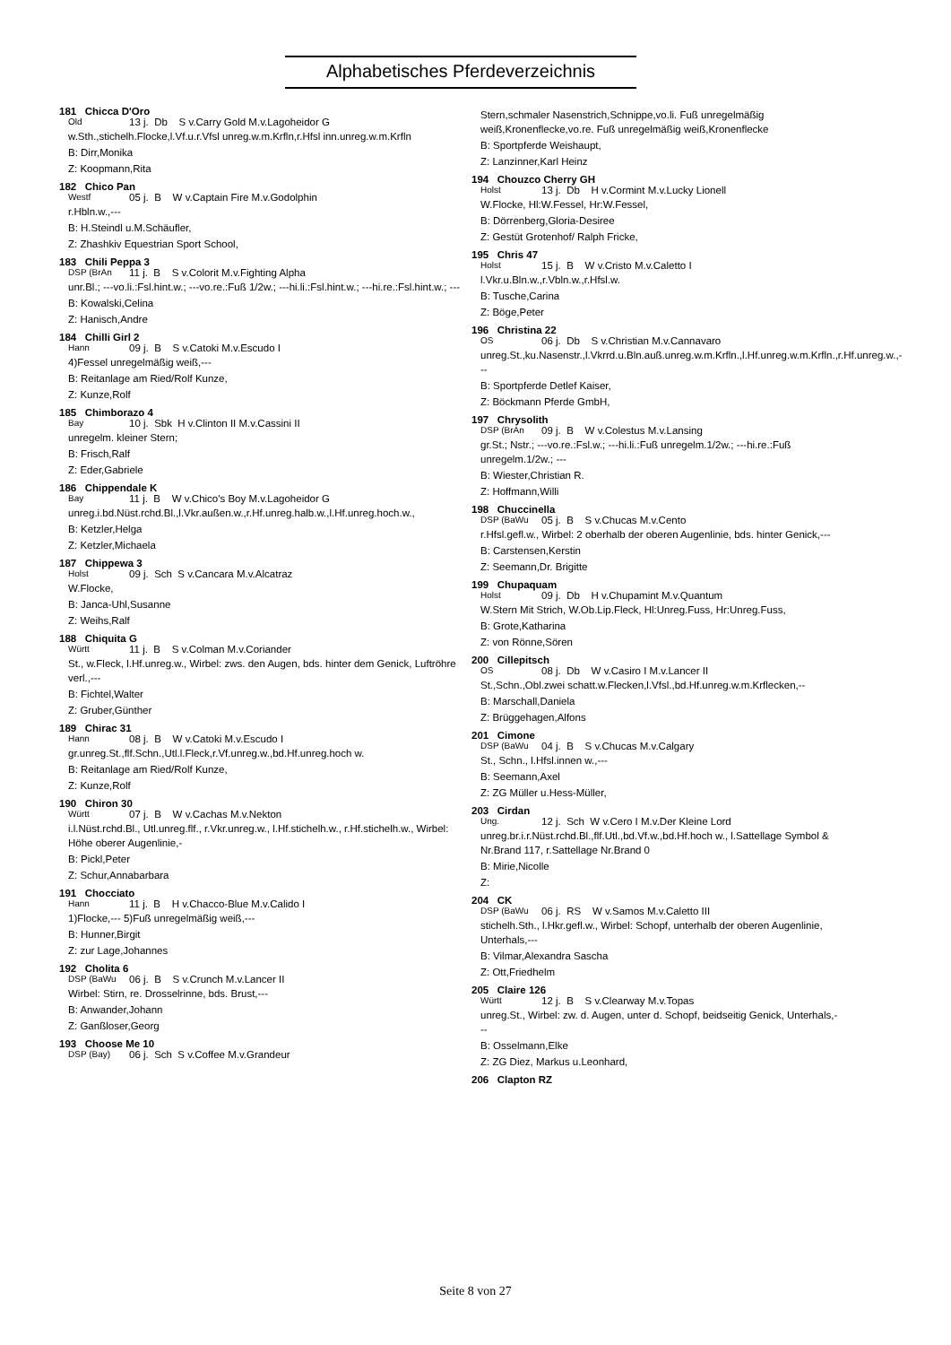Alphabetisches Pferdeverzeichnis
181 Chicca D'Oro
Old 13 j. Db S v.Carry Gold M.v.Lagoheidor G
w.Sth.,stichelh.Flocke,l.Vf.u.r.Vfsl unreg.w.m.Krfln,r.Hfsl inn.unreg.w.m.Krfln
B: Dirr,Monika
Z: Koopmann,Rita
182 Chico Pan
Westf 05 j. B W v.Captain Fire M.v.Godolphin
r.Hbln.w.,---
B: H.Steindl u.M.Schäufler,
Z: Zhashkiv Equestrian Sport School,
183 Chili Peppa 3
DSP (BrAn 11 j. B S v.Colorit M.v.Fighting Alpha
unr.Bl.; ---vo.li.:Fsl.hint.w.; ---vo.re.:Fuß 1/2w.; ---hi.li.:Fsl.hint.w.; ---hi.re.:Fsl.hint.w.; ---
B: Kowalski,Celina
Z: Hanisch,Andre
184 Chilli Girl 2
Hann 09 j. B S v.Catoki M.v.Escudo I
4)Fessel unregelmäßig weiß,---
B: Reitanlage am Ried/Rolf Kunze,
Z: Kunze,Rolf
185 Chimborazo 4
Bay 10 j. Sbk H v.Clinton II M.v.Cassini II
unregelm. kleiner Stern;
B: Frisch,Ralf
Z: Eder,Gabriele
186 Chippendale K
Bay 11 j. B W v.Chico's Boy M.v.Lagoheidor G
unreg.i.bd.Nüst.rchd.Bl.,l.Vkr.außen.w.,r.Hf.unreg.halb.w.,l.Hf.unreg.hoch.w.,
B: Ketzler,Helga
Z: Ketzler,Michaela
187 Chippewa 3
Holst 09 j. Sch S v.Cancara M.v.Alcatraz
W.Flocke,
B: Janca-Uhl,Susanne
Z: Weihs,Ralf
188 Chiquita G
Württ 11 j. B S v.Colman M.v.Coriander
St., w.Fleck, l.Hf.unreg.w., Wirbel: zws. den Augen, bds. hinter dem Genick, Luftröhre verl.,---
B: Fichtel,Walter
Z: Gruber,Günther
189 Chirac 31
Hann 08 j. B W v.Catoki M.v.Escudo I
gr.unreg.St.,flf.Schn.,Utl.l.Fleck,r.Vf.unreg.w.,bd.Hf.unreg.hoch w.
B: Reitanlage am Ried/Rolf Kunze,
Z: Kunze,Rolf
190 Chiron 30
Württ 07 j. B W v.Cachas M.v.Nekton
i.l.Nüst.rchd.Bl., Utl.unreg.flf., r.Vkr.unreg.w., l.Hf.stichelh.w., r.Hf.stichelh.w., Wirbel: Höhe oberer Augenlinie,-
B: Pickl,Peter
Z: Schur,Annabarbara
191 Chocciato
Hann 11 j. B H v.Chacco-Blue M.v.Calido I
1)Flocke,--- 5)Fuß unregelmäßig weiß,---
B: Hunner,Birgit
Z: zur Lage,Johannes
192 Cholita 6
DSP (BaWu 06 j. B S v.Crunch M.v.Lancer II
Wirbel: Stirn, re. Drosselrinne, bds. Brust,---
B: Anwander,Johann
Z: Ganßloser,Georg
193 Choose Me 10
DSP (Bay) 06 j. Sch S v.Coffee M.v.Grandeur
Stern,schmaler Nasenstrich,Schnippe,vo.li. Fuß unregelmäßig weiß,Kronenflecke,vo.re. Fuß unregelmäßig weiß,Kronenflecke
B: Sportpferde Weishaupt,
Z: Lanzinner,Karl Heinz
194 Chouzco Cherry GH
Holst 13 j. Db H v.Cormint M.v.Lucky Lionell
W.Flocke, Hl:W.Fessel, Hr:W.Fessel,
B: Dörrenberg,Gloria-Desiree
Z: Gestüt Grotenhof/ Ralph Fricke,
195 Chris 47
Holst 15 j. B W v.Cristo M.v.Caletto I
l.Vkr.u.Bln.w.,r.Vbln.w.,r.Hfsl.w.
B: Tusche,Carina
Z: Böge,Peter
196 Christina 22
OS 06 j. Db S v.Christian M.v.Cannavaro
unreg.St.,ku.Nasenstr.,l.Vkrrd.u.Bln.auß.unreg.w.m.Krfln.,l.Hf.unreg.w.m.Krfln.,r.Hf.unreg.w.,---
B: Sportpferde Detlef Kaiser,
Z: Böckmann Pferde GmbH,
197 Chrysolith
DSP (BrAn 09 j. B W v.Colestus M.v.Lansing
gr.St.; Nstr.; ---vo.re.:Fsl.w.; ---hi.li.:Fuß unregelm.1/2w.; ---hi.re.:Fuß unregelm.1/2w.; ---
B: Wiester,Christian R.
Z: Hoffmann,Willi
198 Chuccinella
DSP (BaWu 05 j. B S v.Chucas M.v.Cento
r.Hfsl.gefl.w., Wirbel: 2 oberhalb der oberen Augenlinie, bds. hinter Genick,---
B: Carstensen,Kerstin
Z: Seemann,Dr. Brigitte
199 Chupaquam
Holst 09 j. Db H v.Chupamint M.v.Quantum
W.Stern Mit Strich, W.Ob.Lip.Fleck, Hl:Unreg.Fuss, Hr:Unreg.Fuss,
B: Grote,Katharina
Z: von Rönne,Sören
200 Cillepitsch
OS 08 j. Db W v.Casiro I M.v.Lancer II
St.,Schn.,Obl.zwei schatt.w.Flecken,l.Vfsl.,bd.Hf.unreg.w.m.Krflecken,--
B: Marschall,Daniela
Z: Brüggehagen,Alfons
201 Cimone
DSP (BaWu 04 j. B S v.Chucas M.v.Calgary
St., Schn., l.Hfsl.innen w.,---
B: Seemann,Axel
Z: ZG Müller u.Hess-Müller,
203 Cirdan
Ung. 12 j. Sch W v.Cero I M.v.Der Kleine Lord
unreg.br.i.r.Nüst.rchd.Bl.,flf.Utl.,bd.Vf.w.,bd.Hf.hoch w., l.Sattellage Symbol & Nr.Brand 117, r.Sattellage Nr.Brand 0
B: Mirie,Nicolle
Z:
204 CK
DSP (BaWu 06 j. RS W v.Samos M.v.Caletto III
stichelh.Sth., l.Hkr.gefl.w., Wirbel: Schopf, unterhalb der oberen Augenlinie, Unterhals,---
B: Vilmar,Alexandra Sascha
Z: Ott,Friedhelm
205 Claire 126
Württ 12 j. B S v.Clearway M.v.Topas
unreg.St., Wirbel: zw. d. Augen, unter d. Schopf, beidseitig Genick, Unterhals,---
B: Osselmann,Elke
Z: ZG Diez, Markus u.Leonhard,
206 Clapton RZ
Seite 8 von 27